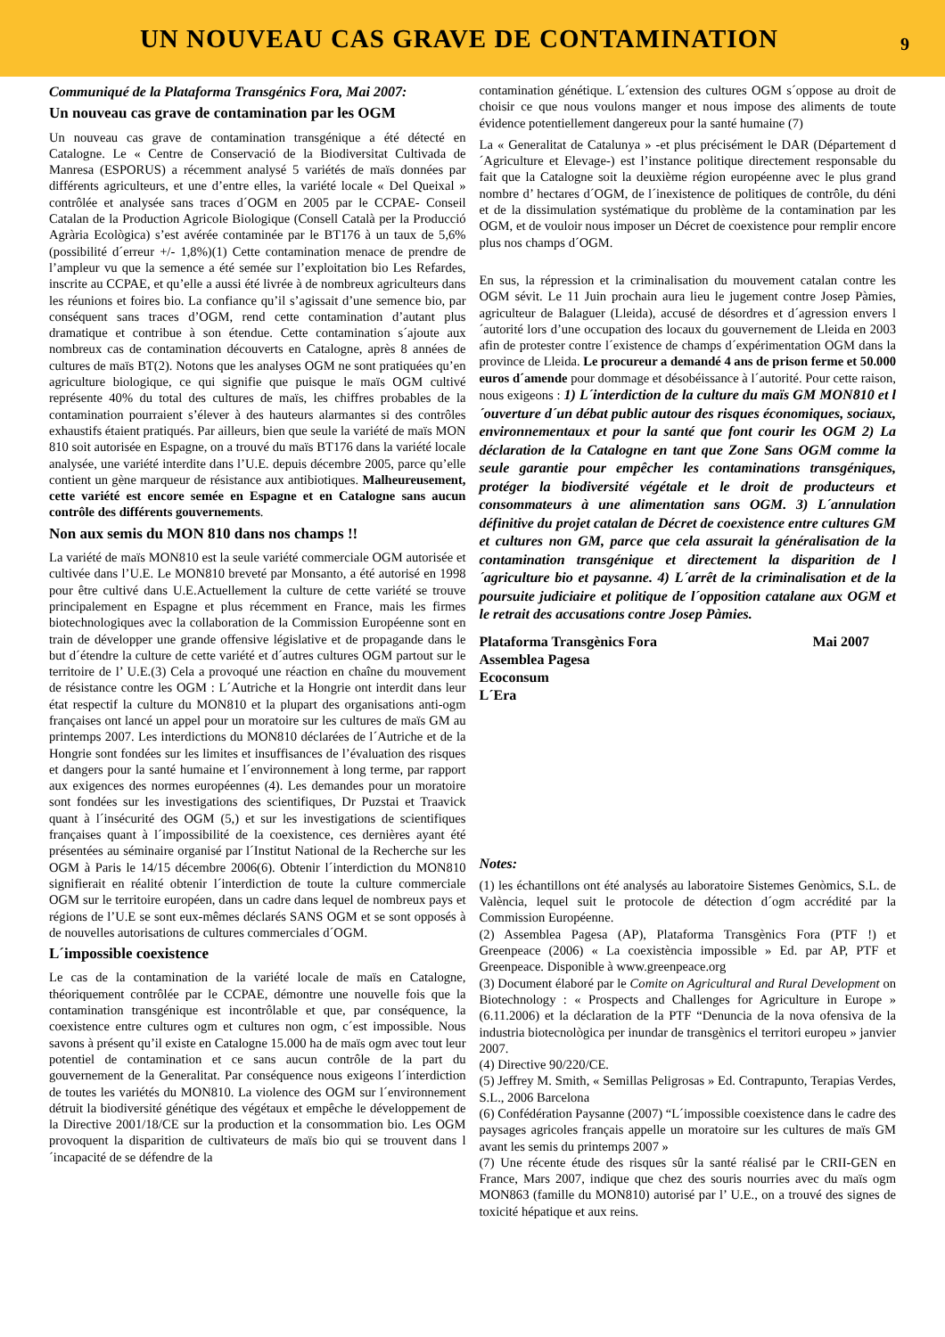UN NOUVEAU CAS GRAVE DE CONTAMINATION
9
Communiqué de la Plataforma Transgénics Fora, Mai 2007:
Un nouveau cas grave de contamination par les OGM
Un nouveau cas grave de contamination transgénique a été détecté en Catalogne. Le « Centre de Conservació de la Biodiversitat Cultivada de Manresa (ESPORUS) a récemment analysé 5 variétés de maïs données par différents agriculteurs, et une d’entre elles, la variété locale « Del Queixal » contrôlée et analysée sans traces d´OGM en 2005 par le CCPAE- Conseil Catalan de la Production Agricole Biologique (Consell Català per la Producció Agrària Ecològica) s’est avérée contaminée par le BT176 à un taux de 5,6% (possibilité d´erreur +/- 1,8%)(1) Cette contamination menace de prendre de l’ampleur vu que la semence a été semée sur l’exploitation bio Les Refardes, inscrite au CCPAE, et qu’elle a aussi été livrée à de nombreux agriculteurs dans les réunions et foires bio. La confiance qu’il s’agissait d’une semence bio, par conséquent sans traces d’OGM, rend cette contamination d’autant plus dramatique et contribue à son étendue. Cette contamination s´ajoute aux nombreux cas de contamination découverts en Catalogne, après 8 années de cultures de maïs BT(2). Notons que les analyses OGM ne sont pratiquées qu’en agriculture biologique, ce qui signifie que puisque le maïs OGM cultivé représente 40% du total des cultures de maïs, les chiffres probables de la contamination pourraient s’élever à des hauteurs alarmantes si des contrôles exhaustifs étaient pratiqués. Par ailleurs, bien que seule la variété de maïs MON 810 soit autorisée en Espagne, on a trouvé du maïs BT176 dans la variété locale analysée, une variété interdite dans l’U.E. depuis décembre 2005, parce qu’elle contient un gène marqueur de résistance aux antibiotiques. Malheureusement, cette variété est encore semée en Espagne et en Catalogne sans aucun contrôle des différents gouvernements.
Non aux semis du MON 810 dans nos champs !!
La variété de maïs MON810 est la seule variété commerciale OGM autorisée et cultivée dans l’U.E. Le MON810 breveté par Monsanto, a été autorisé en 1998 pour être cultivé dans U.E.Actuellement la culture de cette variété se trouve principalement en Espagne et plus récemment en France, mais les firmes biotechnologiques avec la collaboration de la Commission Européenne sont en train de développer une grande offensive législative et de propagande dans le but d´étendre la culture de cette variété et d´autres cultures OGM partout sur le territoire de l’ U.E.(3) Cela a provoqué une réaction en chaîne du mouvement de résistance contre les OGM : L´Autriche et la Hongrie ont interdit dans leur état respectif la culture du MON810 et la plupart des organisations anti-ogm françaises ont lancé un appel pour un moratoire sur les cultures de maïs GM au printemps 2007. Les interdictions du MON810 déclarées de l´Autriche et de la Hongrie sont fondées sur les limites et insuffisances de l’évaluation des risques et dangers pour la santé humaine et l´environnement à long terme, par rapport aux exigences des normes européennes (4). Les demandes pour un moratoire sont fondées sur les investigations des scientifiques, Dr Puzstai et Traavick quant à l´insécurité des OGM (5,) et sur les investigations de scientifiques françaises quant à l´impossibilité de la coexistence, ces dernières ayant été présentées au séminaire organisé par l´Institut National de la Recherche sur les OGM à Paris le 14/15 décembre 2006(6). Obtenir l´interdiction du MON810 signifierait en réalité obtenir l´interdiction de toute la culture commerciale OGM sur le territoire européen, dans un cadre dans lequel de nombreux pays et régions de l’U.E se sont eux-mêmes déclarés SANS OGM et se sont opposés à de nouvelles autorisations de cultures commerciales d´OGM.
L´impossible coexistence
Le cas de la contamination de la variété locale de maïs en Catalogne, théoriquement contrôlée par le CCPAE, démontre une nouvelle fois que la contamination transgénique est incontrôlable et que, par conséquence, la coexistence entre cultures ogm et cultures non ogm, c´est impossible. Nous savons à présent qu’il existe en Catalogne 15.000 ha de maïs ogm avec tout leur potentiel de contamination et ce sans aucun contrôle de la part du gouvernement de la Generalitat. Par conséquence nous exigeons l´interdiction de toutes les variétés du MON810. La violence des OGM sur l´environnement détruit la biodiversité génétique des végétaux et empêche le développement de la Directive 2001/18/CE sur la production et la consommation bio. Les OGM provoquent la disparition de cultivateurs de maïs bio qui se trouvent dans l´incapacité de se défendre de la
contamination génétique. L´extension des cultures OGM s´oppose au droit de choisir ce que nous voulons manger et nous impose des aliments de toute évidence potentiellement dangereux pour la santé humaine (7)
La « Generalitat de Catalunya » -et plus précisément le DAR (Département d´Agriculture et Elevage-) est l’instance politique directement responsable du fait que la Catalogne soit la deuxième région européenne avec le plus grand nombre d’ hectares d´OGM, de l´inexistence de politiques de contrôle, du déni et de la dissimulation systématique du problème de la contamination par les OGM, et de vouloir nous imposer un Décret de coexistence pour remplir encore plus nos champs d´OGM.
En sus, la répression et la criminalisation du mouvement catalan contre les OGM sévit. Le 11 Juin prochain aura lieu le jugement contre Josep Pàmies, agriculteur de Balaguer (Lleida), accusé de désordres et d´agression envers l´autorité lors d’une occupation des locaux du gouvernement de Lleida en 2003 afin de protester contre l´existence de champs d´expérimentation OGM dans la province de Lleida. Le procureur a demandé 4 ans de prison ferme et 50.000 euros d´amende pour dommage et désobéissance à l´autorité. Pour cette raison, nous exigeons : 1) L´interdiction de la culture du maïs GM MON810 et l´ouverture d´un débat public autour des risques économiques, sociaux, environnementaux et pour la santé que font courir les OGM 2) La déclaration de la Catalogne en tant que Zone Sans OGM comme la seule garantie pour empêcher les contaminations transgéniques, protéger la biodiversité végétale et le droit de producteurs et consommateurs à une alimentation sans OGM. 3) L´annulation définitive du projet catalan de Décret de coexistence entre cultures GM et cultures non GM, parce que cela assurait la généralisation de la contamination transgénique et directement la disparition de l´agriculture bio et paysanne. 4) L´arrêt de la criminalisation et de la poursuite judiciaire et politique de l´opposition catalane aux OGM et le retrait des accusations contre Josep Pàmies.
Plataforma Transgènics Fora Mai 2007
Assemblea Pagesa
Ecoconsum
L´Era
Notes:
(1) les échantillons ont été analysés au laboratoire Sistemes Genòmics, S.L. de València, lequel suit le protocole de détection d´ogm accrédité par la Commission Européenne.
(2) Assemblea Pagesa (AP), Plataforma Transgènics Fora (PTF !) et Greenpeace (2006) « La coexistència impossible » Ed. par AP, PTF et Greenpeace. Disponible à www.greenpeace.org
(3) Document élaboré par le Comite on Agricultural and Rural Development on Biotechnology : « Prospects and Challenges for Agriculture in Europe » (6.11.2006) et la déclaration de la PTF “Denuncia de la nova ofensiva de la industria biotecnològica per inundar de transgènics el territori europeu » janvier 2007.
(4) Directive 90/220/CE.
(5) Jeffrey M. Smith, « Semillas Peligrosas » Ed. Contrapunto, Terapias Verdes, S.L., 2006 Barcelona
(6) Confédération Paysanne (2007) “L´impossible coexistence dans le cadre des paysages agricoles français appelle un moratoire sur les cultures de maïs GM avant les semis du printemps 2007 »
(7) Une récente étude des risques sûr la santé réalisé par le CRII-GEN en France, Mars 2007, indique que chez des souris nourries avec du maïs ogm MON863 (famille du MON810) autorisé par l’ U.E., on a trouvé des signes de toxicité hépatique et aux reins.